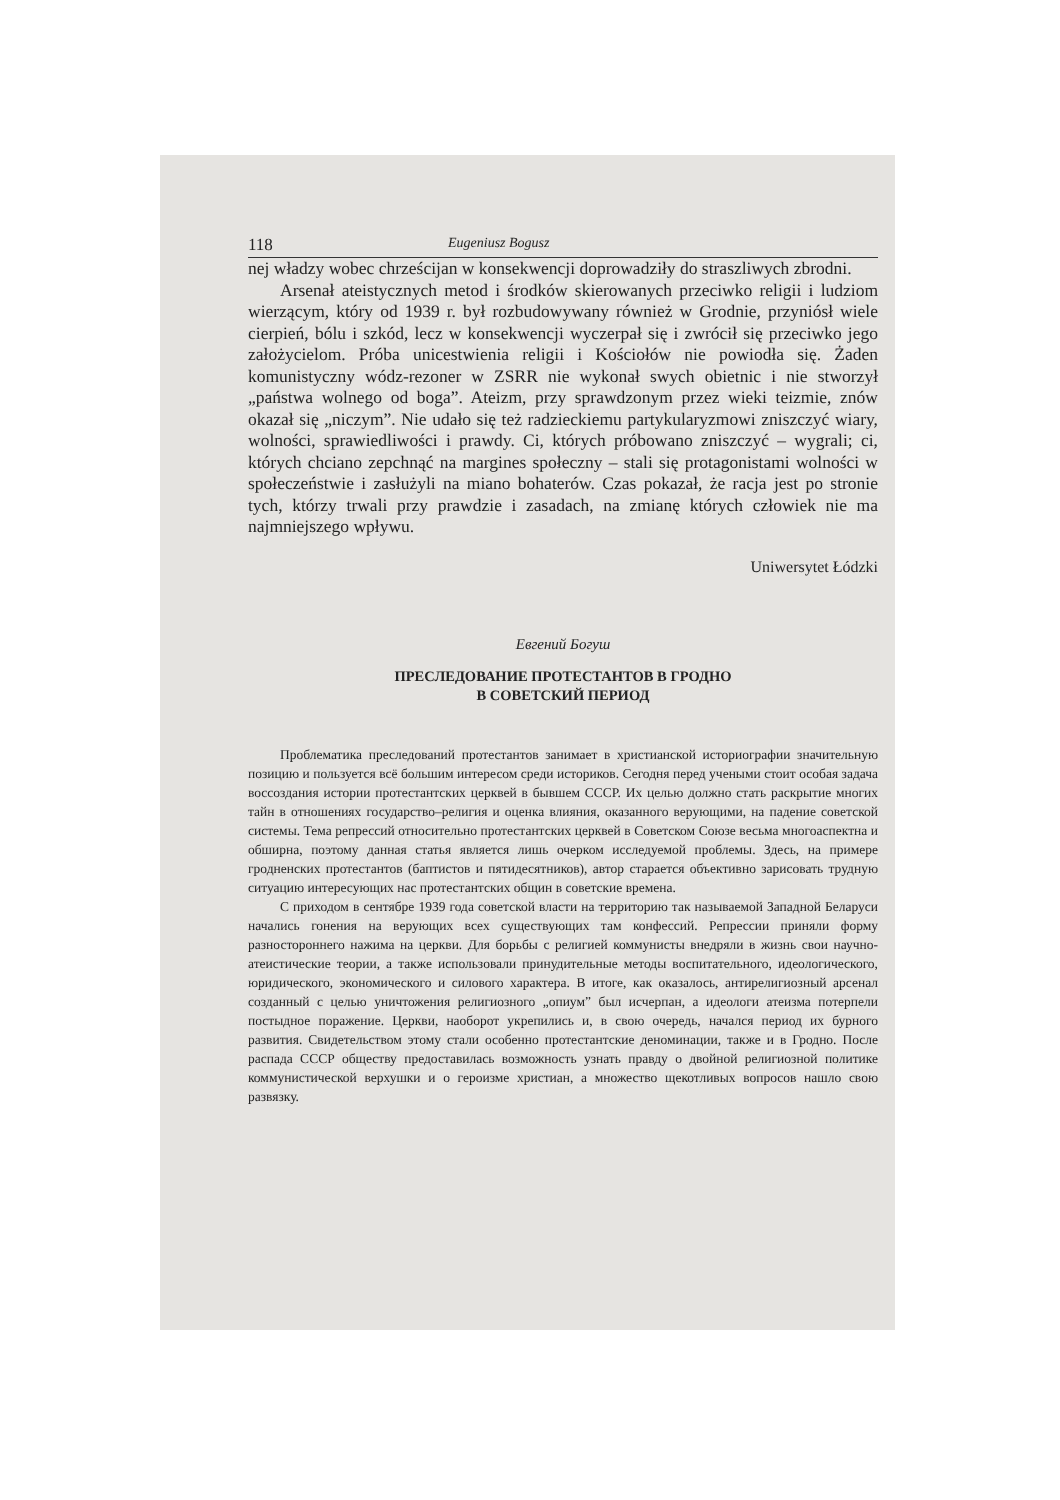118 Eugeniusz Bogusz
nej władzy wobec chrześcijan w konsekwencji doprowadziły do straszliwych zbrodni.
Arsenał ateistycznych metod i środków skierowanych przeciwko religii i ludziom wierzącym, który od 1939 r. był rozbudowywany również w Grodnie, przyniósł wiele cierpień, bólu i szkód, lecz w konsekwencji wyczerpał się i zwrócił się przeciwko jego założycielom. Próba unicestwienia religii i Kościołów nie powiodła się. Żaden komunistyczny wódz-rezoner w ZSRR nie wykonał swych obietnic i nie stworzył „państwa wolnego od boga”. Ateizm, przy sprawdzonym przez wieki teizmie, znów okazał się „niczym”. Nie udało się też radzieckiemu partykularyzmowi zniszczyć wiary, wolności, sprawiedliwości i prawdy. Ci, których próbowano zniszczyć – wygrali; ci, których chciano zepchnąć na margines społeczny – stali się protagonistami wolności w społeczeństwie i zasłużyli na miano bohaterów. Czas pokazał, że racja jest po stronie tych, którzy trwali przy prawdzie i zasadach, na zmianę których człowiek nie ma najmniejszego wpływu.
Uniwersytet Łódzki
Евгений Богуш
ПРЕСЛЕДОВАНИЕ ПРОТЕСТАНТОВ В ГРОДНО
В СОВЕТСКИЙ ПЕРИОД
Проблематика преследований протестантов занимает в христианской историографии значительную позицию и пользуется всё большим интересом среди историков. Сегодня перед учеными стоит особая задача воссоздания истории протестантских церквей в бывшем СССР. Их целью должно стать раскрытие многих тайн в отношениях государство–религия и оценка влияния, оказанного верующими, на падение советской системы. Тема репрессий относительно протестантских церквей в Советском Союзе весьма многоаспектна и обширна, поэтому данная статья является лишь очерком исследуемой проблемы. Здесь, на примере гродненских протестантов (баптистов и пятидесятников), автор старается объективно зарисовать трудную ситуацию интересующих нас протестантских общин в советские времена.
С приходом в сентябре 1939 года советской власти на территорию так называемой Западной Беларуси начались гонения на верующих всех существующих там конфессий. Репрессии приняли форму разностороннего нажима на церкви. Для борьбы с религией коммунисты внедряли в жизнь свои научно-атеистические теории, а также использовали принудительные методы воспитательного, идеологического, юридического, экономического и силового характера. В итоге, как оказалось, антирелигиозный арсенал созданный с целью уничтожения религиозного „опиум” был исчерпан, а идеологи атеизма потерпели постыдное поражение. Церкви, наоборот укрепились и, в свою очередь, начался период их бурного развития. Свидетельством этому стали особенно протестантские деноминации, также и в Гродно. После распада СССР обществу предоставилась возможность узнать правду о двойной религиозной политике коммунистической верхушки и о героизме христиан, а множество щекотливых вопросов нашло свою развязку.